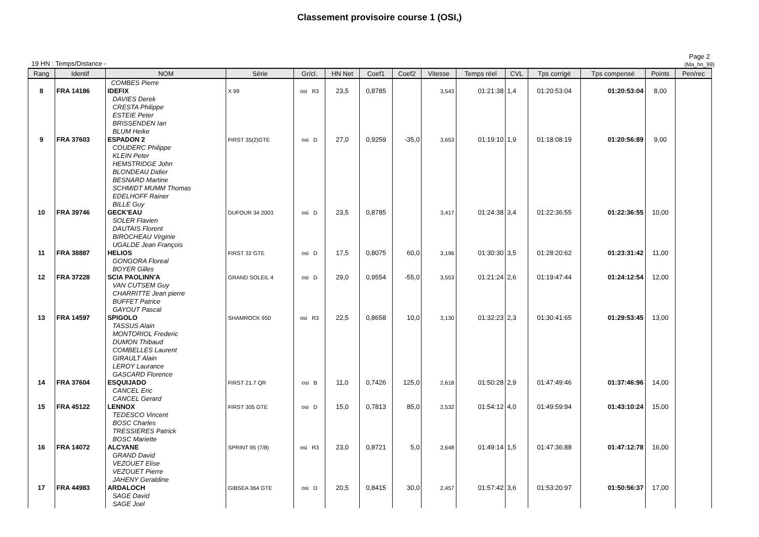Classement provisoire course 1 (OSI,)
19 HN : Temps/Distance -
Page 2
(Ma_hn_99)
| Rang | Identif | NOM | Série | Gr/cl. | HN Net | Coef1 | Coef2 | Vitesse | Temps réel | CVL | Tps corrigé | Tps compensé | Points | Pen/rec |
| --- | --- | --- | --- | --- | --- | --- | --- | --- | --- | --- | --- | --- | --- | --- |
| | | COMBES Pierre | | | | | | | | | | | | |
| 8 | FRA 14186 | IDEFIX DAVIES Derek CRESTA Philippe ESTEIE Peter BRISSENDEN Ian BLUM Heike | X 99 | osi R3 | 23,5 | 0,8785 | | 3,543 | 01:21:38 | 1,4 | 01:20:53:04 | 01:20:53:04 | 8,00 | |
| 9 | FRA 37603 | ESPADON 2 COUDERC Philippe KLEIN Peter HEMSTRIDGE John BLONDEAU Didier BESNARD Martine SCHMIDT MUMM Thomas EDELHOFF Rainer BILLE Guy | FIRST 35(2)GTE | osi D | 27,0 | 0,9259 | -35,0 | 3,653 | 01:19:10 | 1,9 | 01:18:08:19 | 01:20:56:89 | 9,00 | |
| 10 | FRA 39746 | GECK'EAU SOLER Flavien DAUTAIS Florent BIROCHEAU Virginie UGALDE Jean François | DUFOUR 34 2003 | osi D | 23,5 | 0,8785 | | 3,417 | 01:24:38 | 3,4 | 01:22:36:55 | 01:22:36:55 | 10,00 | |
| 11 | FRA 38887 | HELIOS GONGORA Floreal BOYER Gilles | FIRST 32 GTE | osi D | 17,5 | 0,8075 | 60,0 | 3,196 | 01:30:30 | 3,5 | 01:28:20:62 | 01:23:31:42 | 11,00 | |
| 12 | FRA 37228 | SCIA PAOLINN'A VAN CUTSEM Guy CHARRITTE Jean pierre BUFFET Patrice GAYOUT Pascal | GRAND SOLEIL 4 | osi D | 29,0 | 0,9554 | -55,0 | 3,553 | 01:21:24 | 2,6 | 01:19:47:44 | 01:24:12:54 | 12,00 | |
| 13 | FRA 14597 | SPIGOLO TASSUS Alain MONTORIOL Frederic DUMON Thibaud COMBELLES Laurent GIRAULT Alain LEROY Laurance GASCARD Florence | SHAMROCK 950 | osi R3 | 22,5 | 0,8658 | 10,0 | 3,130 | 01:32:23 | 2,3 | 01:30:41:65 | 01:29:53:45 | 13,00 | |
| 14 | FRA 37604 | ESQUIJADO CANCEL Eric CANCEL Gerard | FIRST 21.7 QR | osi B | 11,0 | 0,7426 | 125,0 | 2,618 | 01:50:28 | 2,9 | 01:47:49:46 | 01:37:46:96 | 14,00 | |
| 15 | FRA 45122 | LENNOX TEDESCO Vincent BOSC Charles TRESSIERES Patrick BOSC Mariette | FIRST 305 GTE | osi D | 15,0 | 0,7813 | 85,0 | 2,532 | 01:54:12 | 4,0 | 01:49:59:94 | 01:43:10:24 | 15,00 | |
| 16 | FRA 14072 | ALCYANE GRAND David VEZOUET Elise VEZOUET Pierre JAHENY Geraldine | SPRINT 95 (7/8) | osi R3 | 23,0 | 0,8721 | 5,0 | 2,648 | 01:49:14 | 1,5 | 01:47:36:88 | 01:47:12:78 | 16,00 | |
| 17 | FRA 44983 | ARDALOCH SAGE David SAGE Joel | GIBSEA 364 GTE | osi D | 20,5 | 0,8415 | 30,0 | 2,457 | 01:57:42 | 3,6 | 01:53:20:97 | 01:50:56:37 | 17,00 | |